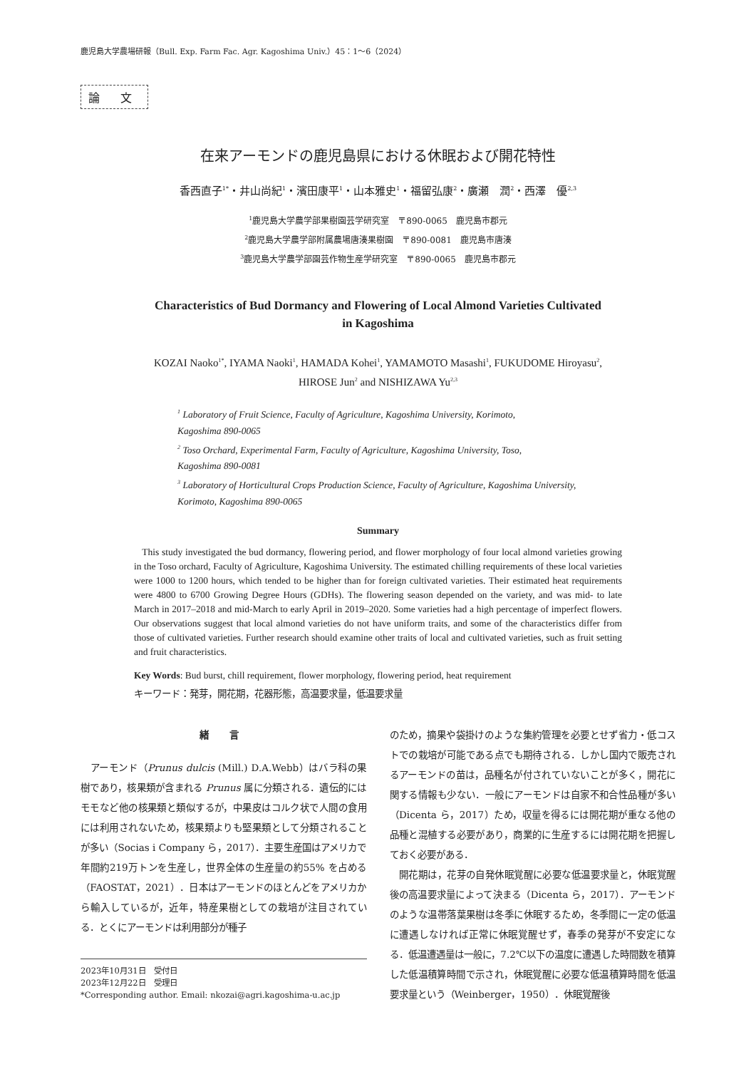鹿児島大学農場研報（Bull. Exp. Farm Fac. Agr. Kagoshima Univ.）45：1〜6（2024）
論 文
在来アーモンドの鹿児島県における休眠および開花特性
香西直子<sup>1*</sup>・井山尚紀<sup>1</sup>・濱田康平<sup>1</sup>・山本雅史<sup>1</sup>・福留弘康<sup>2</sup>・廣瀬　潤<sup>2</sup>・西澤　優<sup>2,3</sup>
<sup>1</sup> 鹿児島大学農学部果樹園芸学研究室　〒890-0065　鹿児島市郡元
<sup>2</sup> 鹿児島大学農学部附属農場唐湊果樹園　〒890-0081　鹿児島市唐湊
<sup>3</sup> 鹿児島大学農学部園芸作物生産学研究室　〒890-0065　鹿児島市郡元
Characteristics of Bud Dormancy and Flowering of Local Almond Varieties Cultivated
in Kagoshima
KOZAI Naoko<sup>1*</sup>, IYAMA Naoki<sup>1</sup>, HAMADA Kohei<sup>1</sup>, YAMAMOTO Masashi<sup>1</sup>, FUKUDOME Hiroyasu<sup>2</sup>,
HIROSE Jun<sup>2</sup> and NISHIZAWA Yu<sup>2,3</sup>
<sup>1</sup> Laboratory of Fruit Science, Faculty of Agriculture, Kagoshima University, Korimoto,
Kagoshima 890-0065
<sup>2</sup> Toso Orchard, Experimental Farm, Faculty of Agriculture, Kagoshima University, Toso,
Kagoshima 890-0081
<sup>3</sup> Laboratory of Horticultural Crops Production Science, Faculty of Agriculture, Kagoshima University,
Korimoto, Kagoshima 890-0065
Summary
This study investigated the bud dormancy, flowering period, and flower morphology of four local almond varieties growing in the Toso orchard, Faculty of Agriculture, Kagoshima University. The estimated chilling requirements of these local varieties were 1000 to 1200 hours, which tended to be higher than for foreign cultivated varieties. Their estimated heat requirements were 4800 to 6700 Growing Degree Hours (GDHs). The flowering season depended on the variety, and was mid- to late March in 2017–2018 and mid-March to early April in 2019–2020. Some varieties had a high percentage of imperfect flowers. Our observations suggest that local almond varieties do not have uniform traits, and some of the characteristics differ from those of cultivated varieties. Further research should examine other traits of local and cultivated varieties, such as fruit setting and fruit characteristics.
Key Words: Bud burst, chill requirement, flower morphology, flowering period, heat requirement
キーワード：発芽，開花期，花器形態，高温要求量，低温要求量
緒 言
　アーモンド（Prunus dulcis (Mill.) D.A.Webb）はバラ科の果樹であり，核果類が含まれる Prunus 属に分類される．遺伝的にはモモなど他の核果類と類似するが，中果皮はコルク状で人間の食用には利用されないため，核果類よりも堅果類として分類されることが多い（Socias i Company ら，2017）．主要生産国はアメリカで年間約219万トンを生産し，世界全体の生産量の約55% を占める（FAOSTAT，2021）．日本はアーモンドのほとんどをアメリカから輸入しているが，近年，特産果樹としての栽培が注目されている．とくにアーモンドは利用部分が種子
2023年10月31日　受付日
2023年12月22日　受理日
*Corresponding author. Email: nkozai@agri.kagoshima-u.ac.jp
のため，摘果や袋掛けのような集約管理を必要とせず省力・低コストでの栽培が可能である点でも期待される．しかし国内で販売されるアーモンドの苗は，品種名が付されていないことが多く，開花に関する情報も少ない．一般にアーモンドは自家不和合性品種が多い（Dicenta ら，2017）ため，収量を得るには開花期が重なる他の品種と混植する必要があり，商業的に生産するには開花期を把握しておく必要がある．
　開花期は，花芽の自発休眠覚醒に必要な低温要求量と，休眠覚醒後の高温要求量によって決まる（Dicenta ら，2017）．アーモンドのような温帯落葉果樹は冬季に休眠するため，冬季間に一定の低温に遭遇しなければ正常に休眠覚醒せず，春季の発芽が不安定になる．低温遭遇量は一般に，7.2℃以下の温度に遭遇した時間数を積算した低温積算時間で示され，休眠覚醒に必要な低温積算時間を低温要求量という（Weinberger，1950）．休眠覚醒後